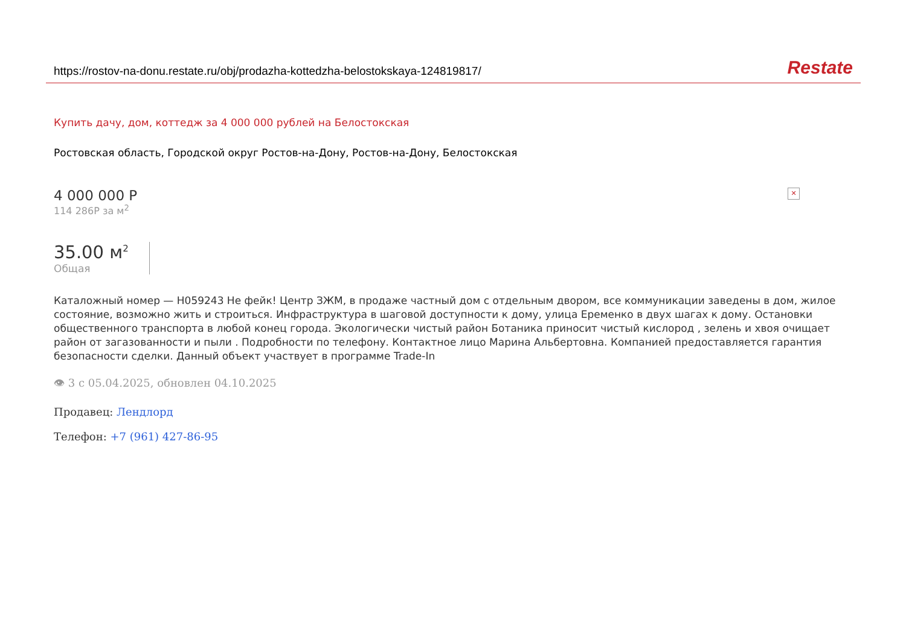https://rostov-na-donu.restate.ru/obj/prodazha-kottedzha-belostokskaya-124819817/ Restate
Купить дачу, дом, коттедж за 4 000 000 рублей на Белостокская
Ростовская область, Городской округ Ростов-на-Дону, Ростов-на-Дону, Белостокская
✕
4 000 000 Р
114 286Р за м<sup>2</sup>
35.00 м<sup>2</sup>
Общая
Каталожный номер — Н059243 Не фейк! Центр ЗЖМ, в продаже частный дом с отдельным двором, все коммуникации заведены в дом, жилое состояние, возможно жить и строиться. Инфраструктура в шаговой доступности к дому, улица Еременко в двух шагах к дому. Остановки общественного транспорта в любой конец города. Экологически чистый район Ботаника приносит чистый кислород , зелень и хвоя очищает район от загазованности и пыли . Подробности по телефону. Контактное лицо Марина Альбертовна. Компанией предоставляется гарантия безопасности сделки. Данный объект участвует в программе Trade-In
👁 3 с 05.04.2025, обновлен 04.10.2025
Продавец: Лендлорд
Телефон: +7 (961) 427-86-95